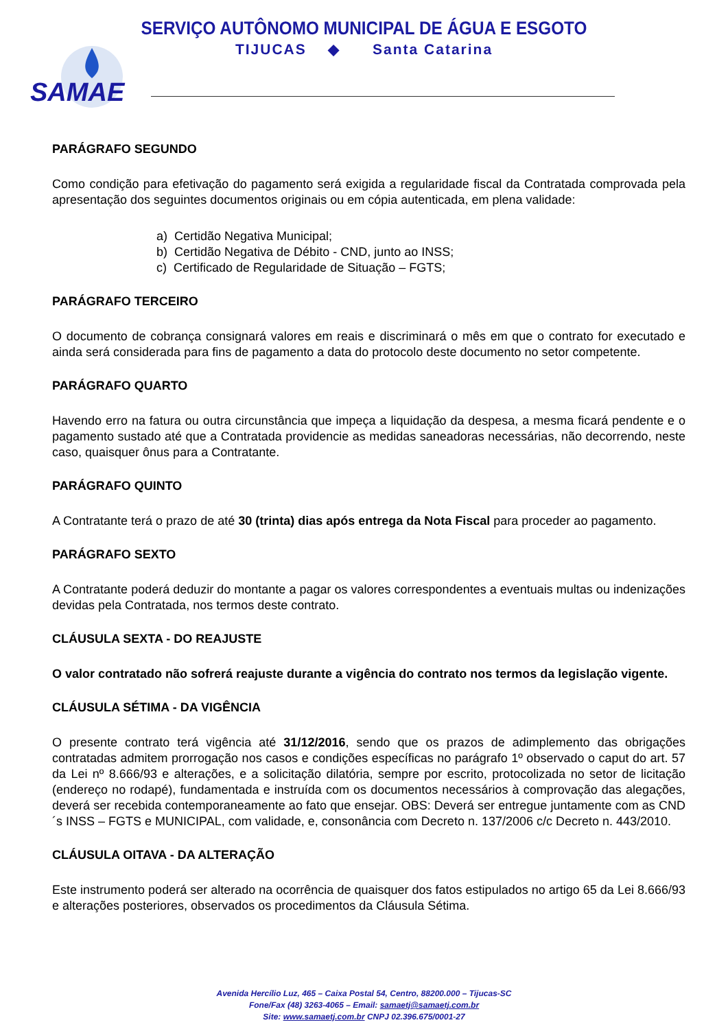SERVIÇO AUTÔNOMO MUNICIPAL DE ÁGUA E ESGOTO
TIJUCAS ◆ Santa Catarina
SAMAE
PARÁGRAFO SEGUNDO
Como condição para efetivação do pagamento será exigida a regularidade fiscal da Contratada comprovada pela apresentação dos seguintes documentos originais ou em cópia autenticada, em plena validade:
a) Certidão Negativa Municipal;
b) Certidão Negativa de Débito - CND, junto ao INSS;
c) Certificado de Regularidade de Situação – FGTS;
PARÁGRAFO TERCEIRO
O documento de cobrança consignará valores em reais e discriminará o mês em que o contrato for executado e ainda será considerada para fins de pagamento a data do protocolo deste documento no setor competente.
PARÁGRAFO QUARTO
Havendo erro na fatura ou outra circunstância que impeça a liquidação da despesa, a mesma ficará pendente e o pagamento sustado até que a Contratada providencie as medidas saneadoras necessárias, não decorrendo, neste caso, quaisquer ônus para a Contratante.
PARÁGRAFO QUINTO
A Contratante terá o prazo de até 30 (trinta) dias após entrega da Nota Fiscal para proceder ao pagamento.
PARÁGRAFO SEXTO
A Contratante poderá deduzir do montante a pagar os valores correspondentes a eventuais multas ou indenizações devidas pela Contratada, nos termos deste contrato.
CLÁUSULA SEXTA - DO REAJUSTE
O valor contratado não sofrerá reajuste durante a vigência do contrato nos termos da legislação vigente.
CLÁUSULA SÉTIMA - DA VIGÊNCIA
O presente contrato terá vigência até 31/12/2016, sendo que os prazos de adimplemento das obrigações contratadas admitem prorrogação nos casos e condições específicas no parágrafo 1º observado o caput do art. 57 da Lei nº 8.666/93 e alterações, e a solicitação dilatória, sempre por escrito, protocolizada no setor de licitação (endereço no rodapé), fundamentada e instruída com os documentos necessários à comprovação das alegações, deverá ser recebida contemporaneamente ao fato que ensejar. OBS: Deverá ser entregue juntamente com as CND´s INSS – FGTS e MUNICIPAL, com validade, e, consonância com Decreto n. 137/2006 c/c Decreto n. 443/2010.
CLÁUSULA OITAVA - DA ALTERAÇÃO
Este instrumento poderá ser alterado na ocorrência de quaisquer dos fatos estipulados no artigo 65 da Lei 8.666/93 e alterações posteriores, observados os procedimentos da Cláusula Sétima.
Avenida Hercílio Luz, 465 – Caixa Postal 54, Centro, 88200.000 – Tijucas-SC
Fone/Fax (48) 3263-4065 – Email: samaetj@samaetj.com.br
Site: www.samaetj.com.br CNPJ 02.396.675/0001-27